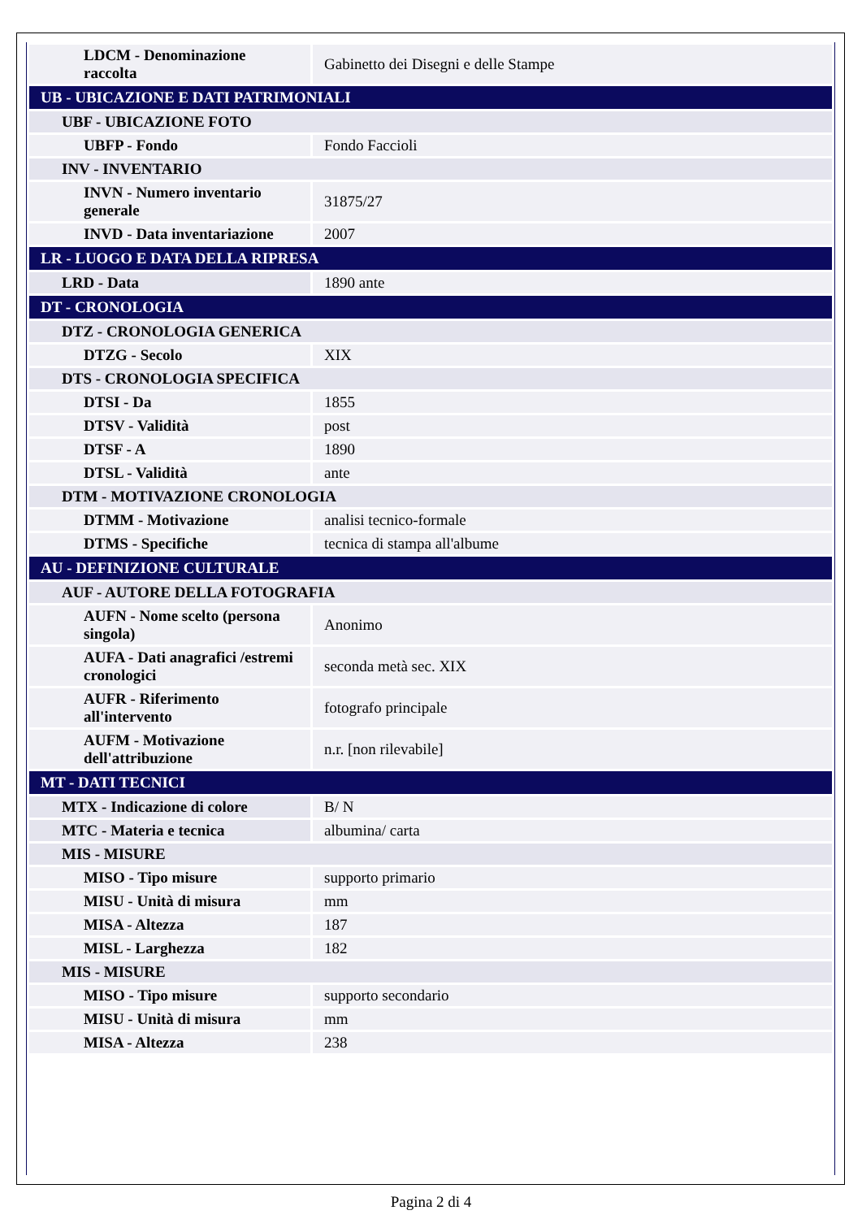| LDCM - Denominazione raccolta | Gabinetto dei Disegni e delle Stampe |
| UB - UBICAZIONE E DATI PATRIMONIALI | |
| UBF - UBICAZIONE FOTO | |
| UBFP - Fondo | Fondo Faccioli |
| INV - INVENTARIO | |
| INVN - Numero inventario generale | 31875/27 |
| INVD - Data inventariazione | 2007 |
| LR - LUOGO E DATA DELLA RIPRESA | |
| LRD - Data | 1890 ante |
| DT - CRONOLOGIA | |
| DTZ - CRONOLOGIA GENERICA | |
| DTZG - Secolo | XIX |
| DTS - CRONOLOGIA SPECIFICA | |
| DTSI - Da | 1855 |
| DTSV - Validità | post |
| DTSF - A | 1890 |
| DTSL - Validità | ante |
| DTM - MOTIVAZIONE CRONOLOGIA | |
| DTMM - Motivazione | analisi tecnico-formale |
| DTMS - Specifiche | tecnica di stampa all'albume |
| AU - DEFINIZIONE CULTURALE | |
| AUF - AUTORE DELLA FOTOGRAFIA | |
| AUFN - Nome scelto (persona singola) | Anonimo |
| AUFA - Dati anagrafici /estremi cronologici | seconda metà sec. XIX |
| AUFR - Riferimento all'intervento | fotografo principale |
| AUFM - Motivazione dell'attribuzione | n.r. [non rilevabile] |
| MT - DATI TECNICI | |
| MTX - Indicazione di colore | B/ N |
| MTC - Materia e tecnica | albumina/ carta |
| MIS - MISURE | |
| MISO - Tipo misure | supporto primario |
| MISU - Unità di misura | mm |
| MISA - Altezza | 187 |
| MISL - Larghezza | 182 |
| MIS - MISURE | |
| MISO - Tipo misure | supporto secondario |
| MISU - Unità di misura | mm |
| MISA - Altezza | 238 |
Pagina 2 di 4